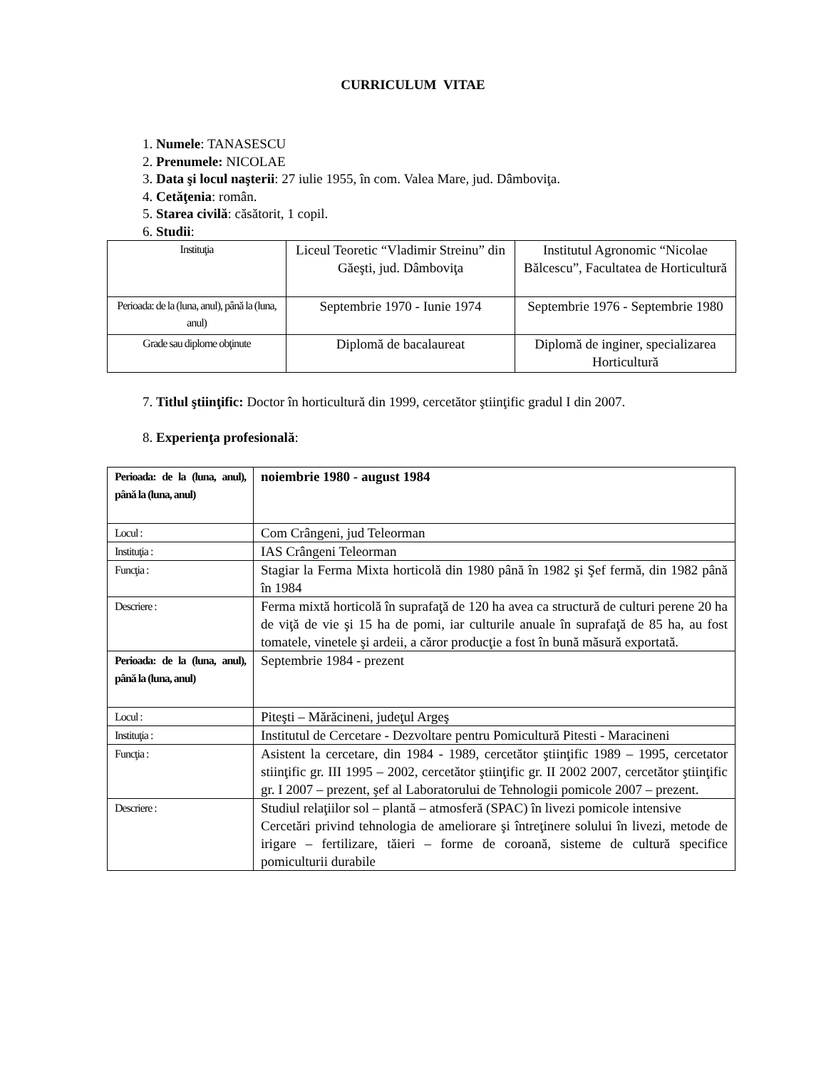CURRICULUM VITAE
1. Numele: TANASESCU
2. Prenumele: NICOLAE
3. Data şi locul naşterii: 27 iulie 1955, în com. Valea Mare, jud. Dâmboviţa.
4. Cetăţenia: român.
5. Starea civilă: căsătorit, 1 copil.
6. Studii:
| Instituţia | Liceul Teoretic “Vladimir Streinu” din Găeşti, jud. Dâmboviţa | Institutul Agronomic “Nicolae Bălcescu”, Facultatea de Horticultură |
| Perioada: de la (luna, anul), până la (luna, anul) | Septembrie 1970 - Iunie 1974 | Septembrie 1976 - Septembrie 1980 |
| Grade sau diplome obţinute | Diplomă de bacalaureat | Diplomă de inginer, specializarea Horticultură |
7. Titlul ştiinţific: Doctor în horticultură din 1999, cercetător ştiinţific gradul I din 2007.
8. Experienţa profesională:
| Perioada: de la (luna, anul), până la (luna, anul) | noiembrie 1980 - august 1984 |
| Locul : | Com Crângeni, jud Teleorman |
| Instituţia : | IAS Crângeni Teleorman |
| Funcţia : | Stagiar la Ferma Mixta horticolă din 1980 până în 1982 şi Şef fermă, din 1982 până în 1984 |
| Descriere : | Ferma mixtă horticolă în suprafaţă de 120 ha avea ca structură de culturi perene 20 ha de viţă de vie şi 15 ha de pomi, iar culturile anuale în suprafaţă de 85 ha, au fost tomatele, vinetele şi ardeii, a căror producţie a fost în bună măsură exportată. |
| Perioada: de la (luna, anul), până la (luna, anul) | Septembrie 1984 - prezent |
| Locul : | Piteşti – Mărăcineni, judeţul Argeş |
| Instituţia : | Institutul de Cercetare - Dezvoltare pentru Pomicultură Pitesti - Maracineni |
| Funcţia : | Asistent la cercetare, din 1984 - 1989, cercetător ştiinţific 1989 – 1995, cercetator stiinţific gr. III 1995 – 2002, cercetător ştiinţific gr. II 2002 2007, cercetător ştiinţific gr. I 2007 – prezent, şef al Laboratorului de Tehnologii pomicole 2007 – prezent. |
| Descriere : | Studiul relaţiilor sol – plantă – atmosferă (SPAC) în livezi pomicole intensive Cercetări privind tehnologia de ameliorare şi întreţinere solului în livezi, metode de irigare – fertilizare, tăieri – forme de coroană, sisteme de cultură specifice pomiculturii durabile |